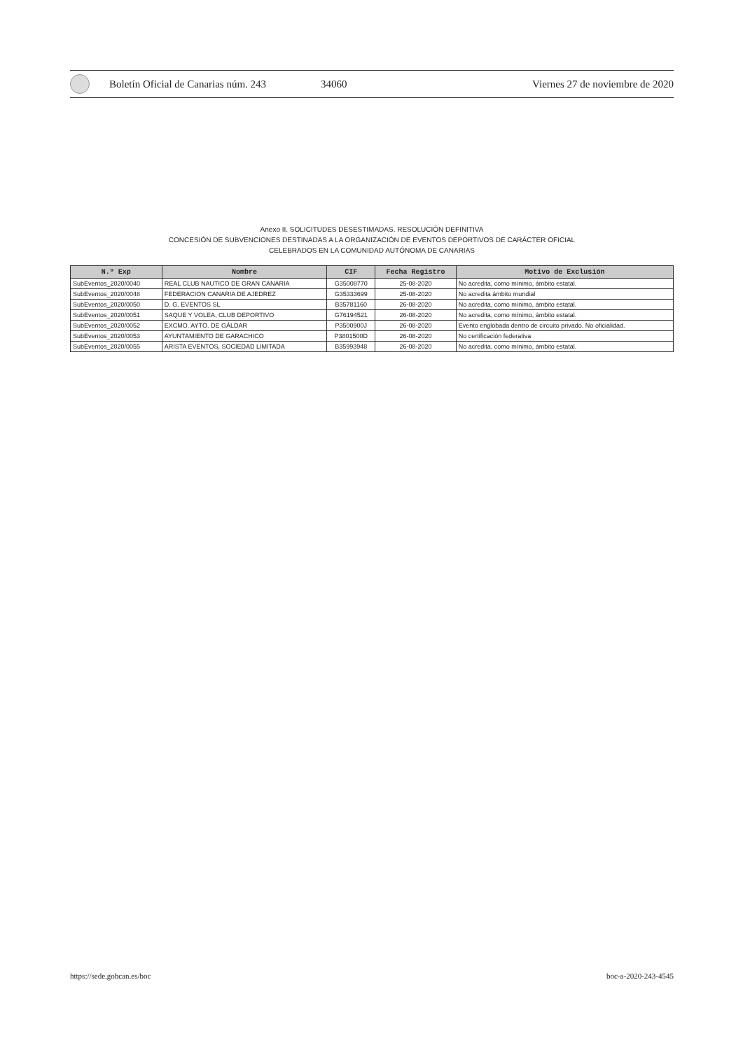Boletín Oficial de Canarias núm. 243 34060 Viernes 27 de noviembre de 2020
Anexo II. SOLICITUDES DESESTIMADAS. RESOLUCIÓN DEFINITIVA
CONCESIÓN DE SUBVENCIONES DESTINADAS A LA ORGANIZACIÓN DE EVENTOS DEPORTIVOS DE CARÁCTER OFICIAL
CELEBRADOS EN LA COMUNIDAD AUTÓNOMA DE CANARIAS
| N.º Exp | Nombre | CIF | Fecha Registro | Motivo de Exclusión |
| --- | --- | --- | --- | --- |
| SubEventos_2020/0040 | REAL CLUB NAUTICO DE GRAN CANARIA | G35008770 | 25-08-2020 | No acredita, como mínimo, ámbito estatal. |
| SubEventos_2020/0048 | FEDERACION CANARIA DE AJEDREZ | G35333699 | 25-08-2020 | No acredita ámbito mundial |
| SubEventos_2020/0050 | D. G. EVENTOS SL | B35781160 | 26-08-2020 | No acredita, como mínimo, ámbito estatal. |
| SubEventos_2020/0051 | SAQUE Y VOLEA, CLUB DEPORTIVO | G76194521 | 26-08-2020 | No acredita, como mínimo, ámbito estatal. |
| SubEventos_2020/0052 | EXCMO. AYTO. DE GÁLDAR | P3500900J | 26-08-2020 | Evento englobada dentro de circuito privado. No oficialidad. |
| SubEventos_2020/0053 | AYUNTAMIENTO DE GARACHICO | P3801500D | 26-08-2020 | No certificación federativa |
| SubEventos_2020/0055 | ARISTA EVENTOS, SOCIEDAD LIMITADA | B35993948 | 26-08-2020 | No acredita, como mínimo, ámbito estatal. |
https://sede.gobcan.es/boc boc-a-2020-243-4545